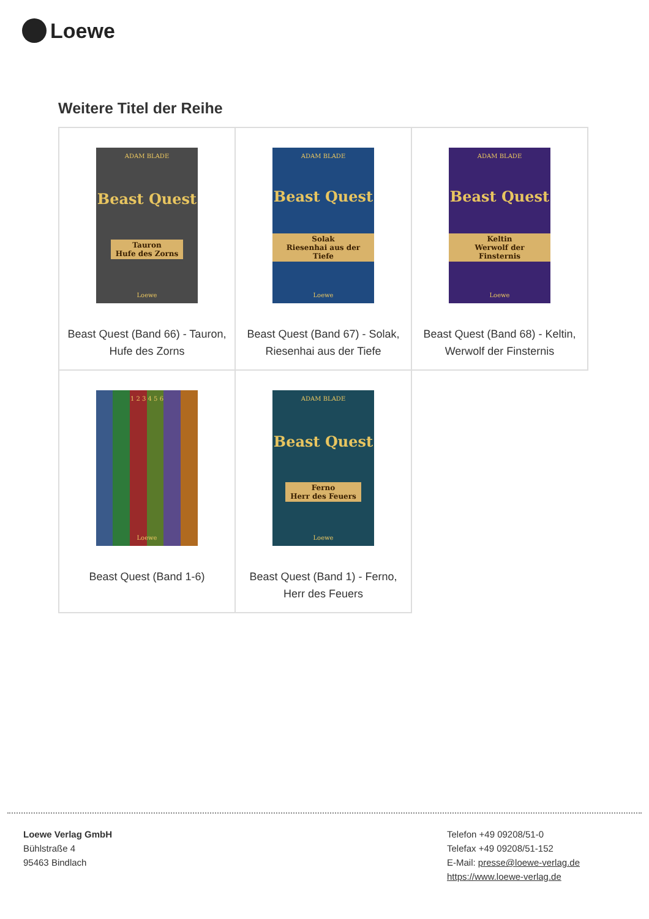Loewe
Weitere Titel der Reihe
| ADAM BLADE Beast Quest Tauron Hufe des Zorns Loewe Beast Quest (Band 66) - Tauron, Hufe des Zorns | ADAM BLADE Beast Quest Solak Riesenhai aus der Tiefe Loewe Beast Quest (Band 67) - Solak, Riesenhai aus der Tiefe | ADAM BLADE Beast Quest Keltin Werwolf der Finsternis Loewe Beast Quest (Band 68) - Keltin, Werwolf der Finsternis |
| 1 2 3 4 5 6 Loewe Beast Quest (Band 1-6) | ADAM BLADE Beast Quest Ferno Herr des Feuers Loewe Beast Quest (Band 1) - Ferno, Herr des Feuers | |
Loewe Verlag GmbH
Bühlstraße 4
95463 Bindlach
Telefon +49 09208/51-0
Telefax +49 09208/51-152
E-Mail: presse@loewe-verlag.de
https://www.loewe-verlag.de